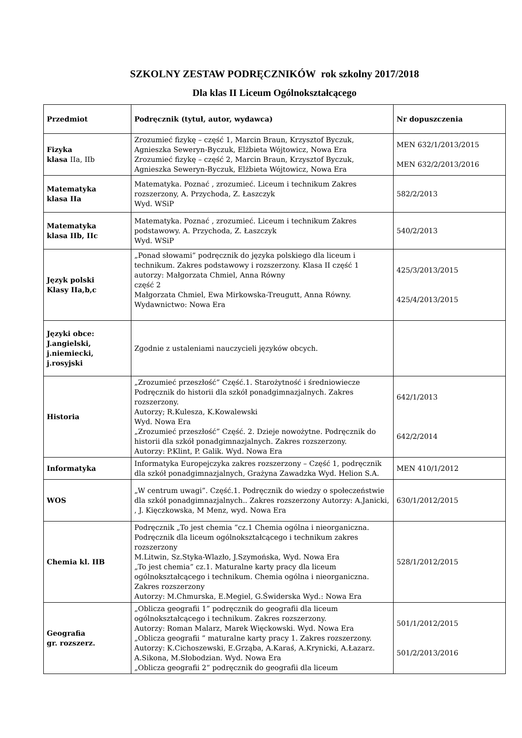SZKOLNY ZESTAW PODRĘCZNIKÓW rok szkolny 2017/2018
Dla klas II Liceum Ogólnokształcącego
| Przedmiot | Podręcznik (tytuł, autor, wydawca) | Nr dopuszczenia |
| --- | --- | --- |
| Fizyka klasa IIa, IIb | Zrozumieć fizykę – część 1, Marcin Braun, Krzysztof Byczuk, Agnieszka Seweryn-Byczuk, Elżbieta Wójtowicz, Nowa Era Zrozumieć fizykę – część 2, Marcin Braun, Krzysztof Byczuk, Agnieszka Seweryn-Byczuk, Elżbieta Wójtowicz, Nowa Era | MEN 632/1/2013/2015 MEN 632/2/2013/2016 |
| Matematyka klasa IIa | Matematyka. Poznać , zrozumieć. Liceum i technikum Zakres rozszerzony, A. Przychoda, Z. Łaszczyk Wyd. WSiP | 582/2/2013 |
| Matematyka klasa IIb, IIc | Matematyka. Poznać , zrozumieć. Liceum i technikum Zakres podstawowy. A. Przychoda, Z. Łaszczyk Wyd. WSiP | 540/2/2013 |
| Język polski Klasy IIa,b,c | „Ponad słowami” podręcznik do języka polskiego dla liceum i technikum. Zakres podstawowy i rozszerzony. Klasa II część 1 autorzy: Małgorzata Chmiel, Anna Równy część 2 Małgorzata Chmiel, Ewa Mirkowska-Treugutt, Anna Równy. Wydawnictwo: Nowa Era | 425/3/2013/2015 425/4/2013/2015 |
| Języki obce: J.angielski, j.niemiecki, j.rosyjski | Zgodnie z ustaleniami nauczycieli języków obcych. | |
| Historia | „Zrozumieć przeszłość” Część.1. Starożytność i średniowiecze Podręcznik do historii dla szkół ponadgimnazjalnych. Zakres rozszerzony. Autorzy; R.Kulesza, K.Kowalewski Wyd. Nowa Era „Zrozumieć przeszłość” Część. 2. Dzieje nowożytne. Podręcznik do historii dla szkół ponadgimnazjalnych. Zakres rozszerzony. Autorzy: P.Klint, P. Galik. Wyd. Nowa Era | 642/1/2013 642/2/2014 |
| Informatyka | Informatyka Europejczyka zakres rozszerzony – Część 1, podręcznik dla szkół ponadgimnazjalnych, Grażyna Zawadzka Wyd. Helion S.A. | MEN 410/1/2012 |
| WOS | „W centrum uwagi”. Część.1. Podręcznik do wiedzy o społeczeństwie dla szkół ponadgimnazjalnych.. Zakres rozszerzony Autorzy: A.Janicki, , J. Kięczkowska, M Menz, wyd. Nowa Era | 630/1/2012/2015 |
| Chemia kl. IIB | Podręcznik „To jest chemia ”cz.1 Chemia ogólna i nieorganiczna. Podręcznik dla liceum ogólnokształcącego i technikum zakres rozszerzony M.Litwin, Sz.Styka-Wlazło, J.Szymońska, Wyd. Nowa Era „To jest chemia” cz.1. Maturalne karty pracy dla liceum ogólnokształcącego i technikum. Chemia ogólna i nieorganiczna. Zakres rozszerzony Autorzy: M.Chmurska, E.Megiel, G.Świderska Wyd.: Nowa Era | 528/1/2012/2015 |
| Geografia gr. rozszerz. | „Oblicza geografii 1” podręcznik do geografii dla liceum ogólnokształcącego i technikum. Zakres rozszerzony. Autorzy: Roman Malarz, Marek Więckowski. Wyd. Nowa Era „Oblicza geografii ” maturalne karty pracy 1. Zakres rozszerzony. Autorzy: K.Cichoszewski, E.Grząba, A.Karaś, A.Krynicki, A.Łazarz. A.Sikona, M.Słobodzian. Wyd. Nowa Era „Oblicza geografii 2” podręcznik do geografii dla liceum | 501/1/2012/2015 501/2/2013/2016 |